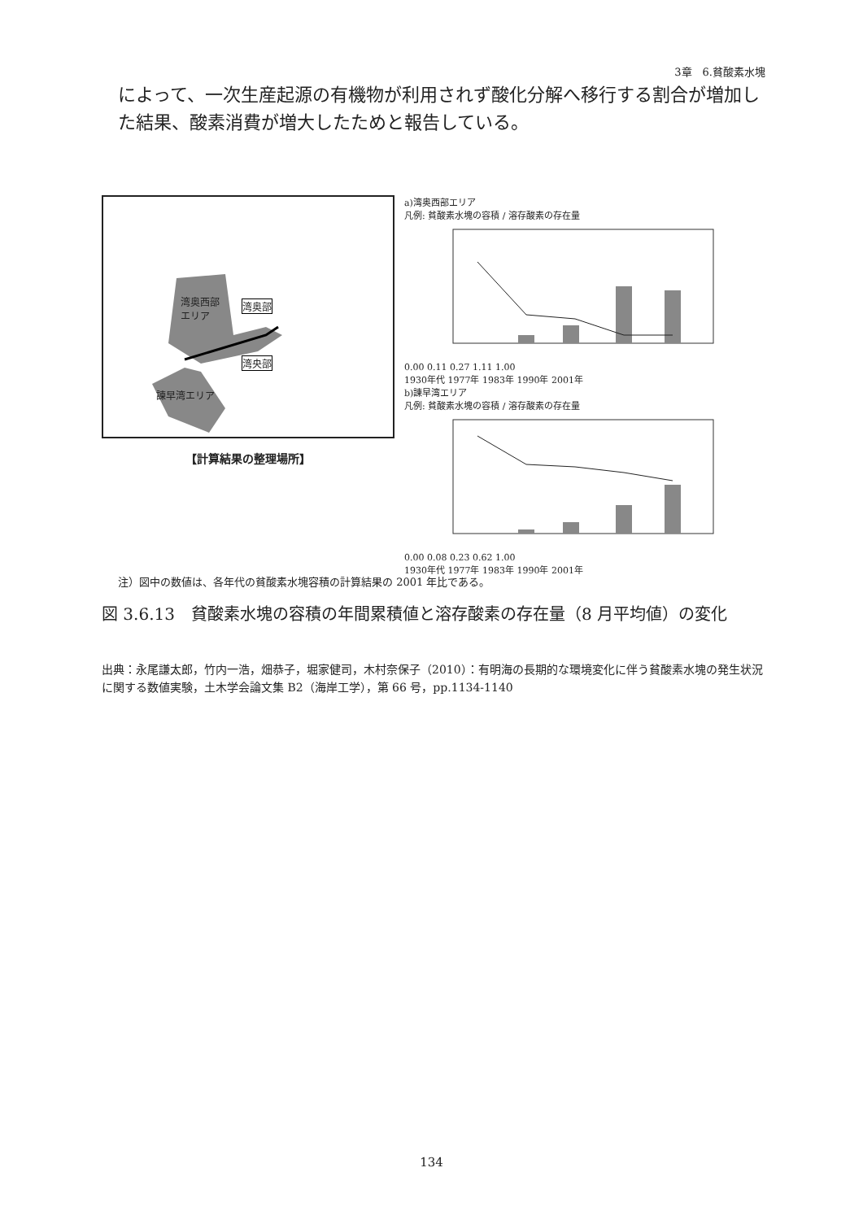3章　6.貧酸素水塊
によって、一次生産起源の有機物が利用されず酸化分解へ移行する割合が増加した結果、酸素消費が増大したためと報告している。
湾奥西部
エリア
湾奥部
湾央部
諫早湾エリア
【計算結果の整理場所】
a)湾奥西部エリア
凡例: 貧酸素水塊の容積 / 溶存酸素の存在量
0.00 0.11 0.27 1.11 1.00
1930年代 1977年 1983年 1990年 2001年
b)諫早湾エリア
凡例: 貧酸素水塊の容積 / 溶存酸素の存在量
0.00 0.08 0.23 0.62 1.00
1930年代 1977年 1983年 1990年 2001年
注）図中の数値は、各年代の貧酸素水塊容積の計算結果の 2001 年比である。
図 3.6.13　貧酸素水塊の容積の年間累積値と溶存酸素の存在量（8 月平均値）の変化
出典：永尾謙太郎，竹内一浩，畑恭子，堀家健司，木村奈保子（2010）：有明海の長期的な環境変化に伴う貧酸素水塊の発生状況に関する数値実験，土木学会論文集 B2（海岸工学），第 66 号，pp.1134-1140
134